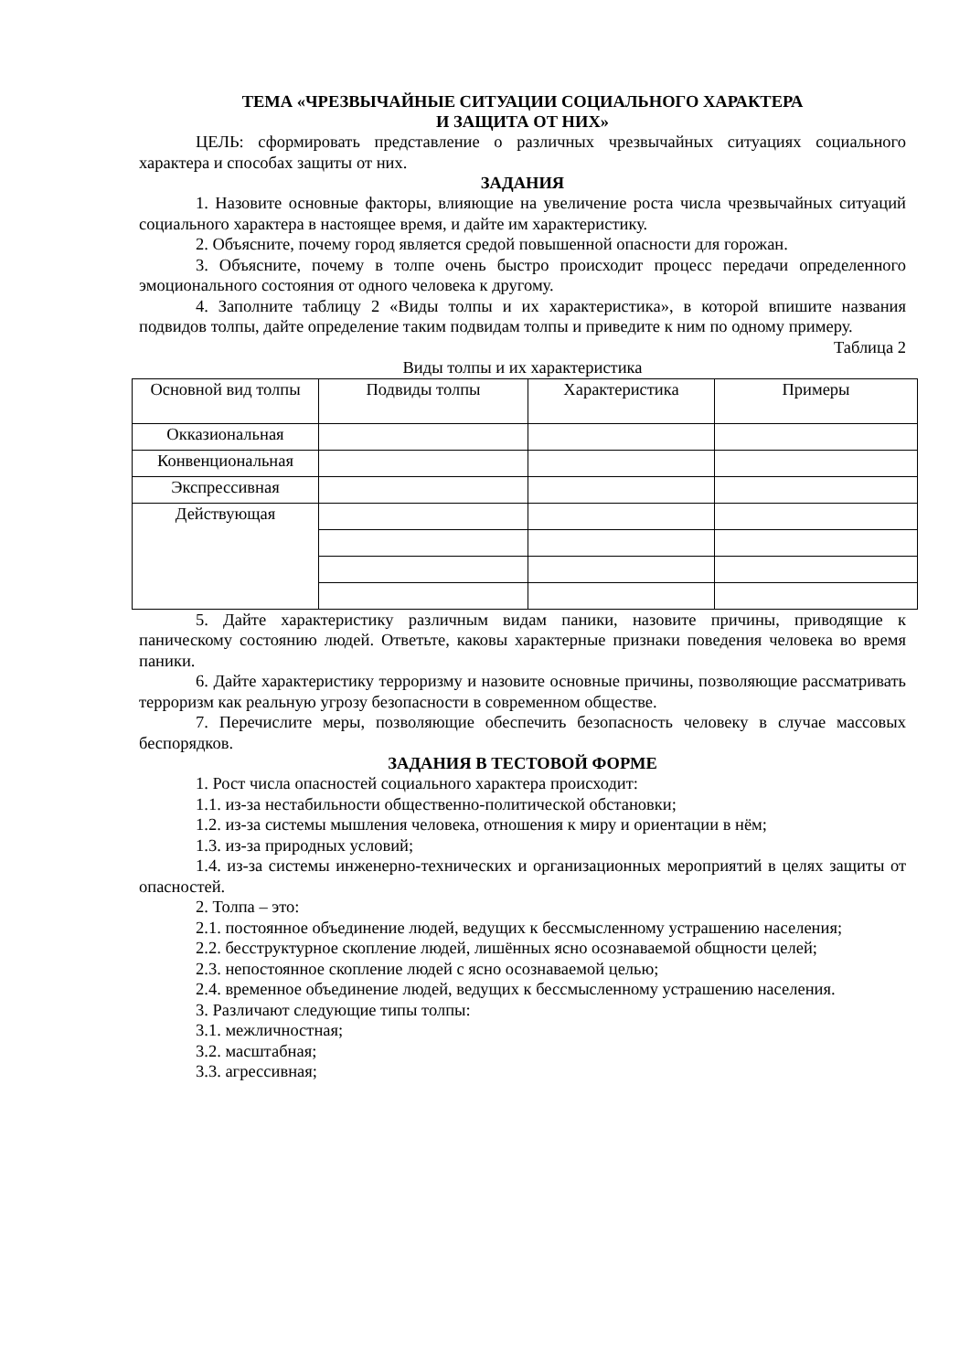ТЕМА «ЧРЕЗВЫЧАЙНЫЕ СИТУАЦИИ СОЦИАЛЬНОГО ХАРАКТЕРА
И ЗАЩИТА ОТ НИХ»
ЦЕЛЬ: сформировать представление о различных чрезвычайных ситуациях социального характера и способах защиты от них.
ЗАДАНИЯ
1. Назовите основные факторы, влияющие на увеличение роста числа чрезвычайных ситуаций социального характера в настоящее время, и дайте им характеристику.
2. Объясните, почему город является средой повышенной опасности для горожан.
3. Объясните, почему в толпе очень быстро происходит процесс передачи определенного эмоционального состояния от одного человека к другому.
4. Заполните таблицу 2 «Виды толпы и их характеристика», в которой впишите названия подвидов толпы, дайте определение таким подвидам толпы и приведите к ним по одному примеру.
Таблица 2
Виды толпы и их характеристика
| Основной вид толпы | Подвиды толпы | Характеристика | Примеры |
| Окказиональная | | | |
| Конвенциональная | | | |
| Экспрессивная | | | |
| Действующая | | | |
5. Дайте характеристику различным видам паники, назовите причины, приводящие к паническому состоянию людей. Ответьте, каковы характерные признаки поведения человека во время паники.
6. Дайте характеристику терроризму и назовите основные причины, позволяющие рассматривать терроризм как реальную угрозу безопасности в современном обществе.
7. Перечислите меры, позволяющие обеспечить безопасность человеку в случае массовых беспорядков.
ЗАДАНИЯ В ТЕСТОВОЙ ФОРМЕ
1. Рост числа опасностей социального характера происходит:
1.1. из-за нестабильности общественно-политической обстановки;
1.2. из-за системы мышления человека, отношения к миру и ориентации в нём;
1.3. из-за природных условий;
1.4. из-за системы инженерно-технических и организационных мероприятий в целях защиты от опасностей.
2. Толпа – это:
2.1. постоянное объединение людей, ведущих к бессмысленному устрашению населения;
2.2. бесструктурное скопление людей, лишённых ясно осознаваемой общности целей;
2.3. непостоянное скопление людей с ясно осознаваемой целью;
2.4. временное объединение людей, ведущих к бессмысленному устрашению населения.
3. Различают следующие типы толпы:
3.1. межличностная;
3.2. масштабная;
3.3. агрессивная;